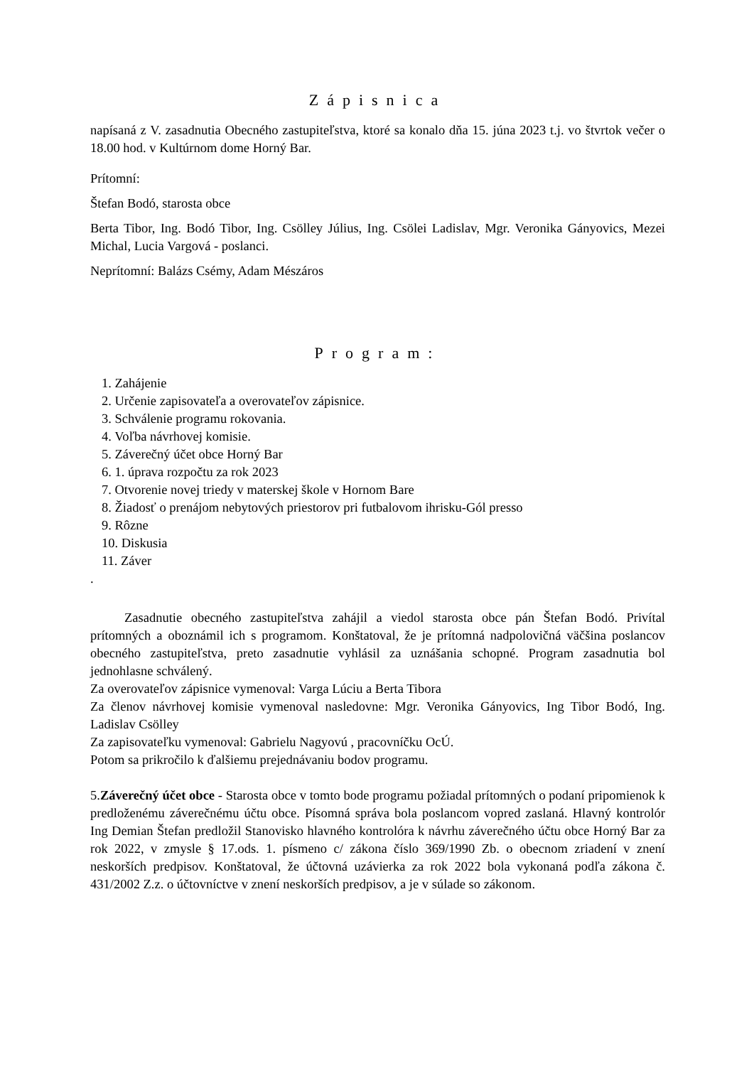Zápisnica
napísaná z V. zasadnutia Obecného zastupiteľstva, ktoré sa konalo dňa 15. júna 2023 t.j. vo štvrtok večer o 18.00 hod. v Kultúrnom dome Horný Bar.
Prítomní:
Štefan Bodó, starosta obce
Berta Tibor, Ing. Bodó Tibor, Ing. Csölley Július, Ing. Csölei Ladislav, Mgr. Veronika Gányovics, Mezei Michal, Lucia Vargová - poslanci.
Neprítomní: Balázs Csémy, Adam Mészáros
Program:
1. Zahájenie
2. Určenie zapisovateľa a overovateľov zápisnice.
3. Schválenie programu rokovania.
4. Voľba návrhovej komisie.
5. Záverečný účet obce Horný Bar
6. 1. úprava rozpočtu za rok 2023
7. Otvorenie novej triedy v materskej škole v Hornom Bare
8. Žiadosť o prenájom nebytových priestorov pri futbalovom ihrisku-Gól presso
9. Rôzne
10. Diskusia
11. Záver
.
Zasadnutie obecného zastupiteľstva zahájil a viedol starosta obce pán Štefan Bodó. Privítal prítomných a oboznámil ich s programom. Konštatoval, že je prítomná nadpolovičná väčšina poslancov obecného zastupiteľstva, preto zasadnutie vyhlásil za uznášania schopné. Program zasadnutia bol jednohlasne schválený.
Za overovateľov zápisnice vymenoval: Varga Lúciu a Berta Tibora
Za členov návrhovej komisie vymenoval nasledovne: Mgr. Veronika Gányovics, Ing Tibor Bodó, Ing. Ladislav Csölley
Za zapisovateľku vymenoval: Gabrielu Nagyovú , pracovníčku OcÚ.
Potom sa prikročilo k ďalšiemu prejednávaniu bodov programu.
5.Záverečný účet obce - Starosta obce v tomto bode programu požiadal prítomných o podaní pripomienok k predloženému záverečnému účtu obce. Písomná správa bola poslancom vopred zaslaná. Hlavný kontrolór Ing Demian Štefan predložil Stanovisko hlavného kontrolóra k návrhu záverečného účtu obce Horný Bar za rok 2022, v zmysle § 17.ods. 1. písmeno c/ zákona číslo 369/1990 Zb. o obecnom zriadení v znení neskorších predpisov. Konštatoval, že účtovná uzávierka za rok 2022 bola vykonaná podľa zákona č. 431/2002 Z.z. o účtovníctve v znení neskorších predpisov, a je v súlade so zákonom.